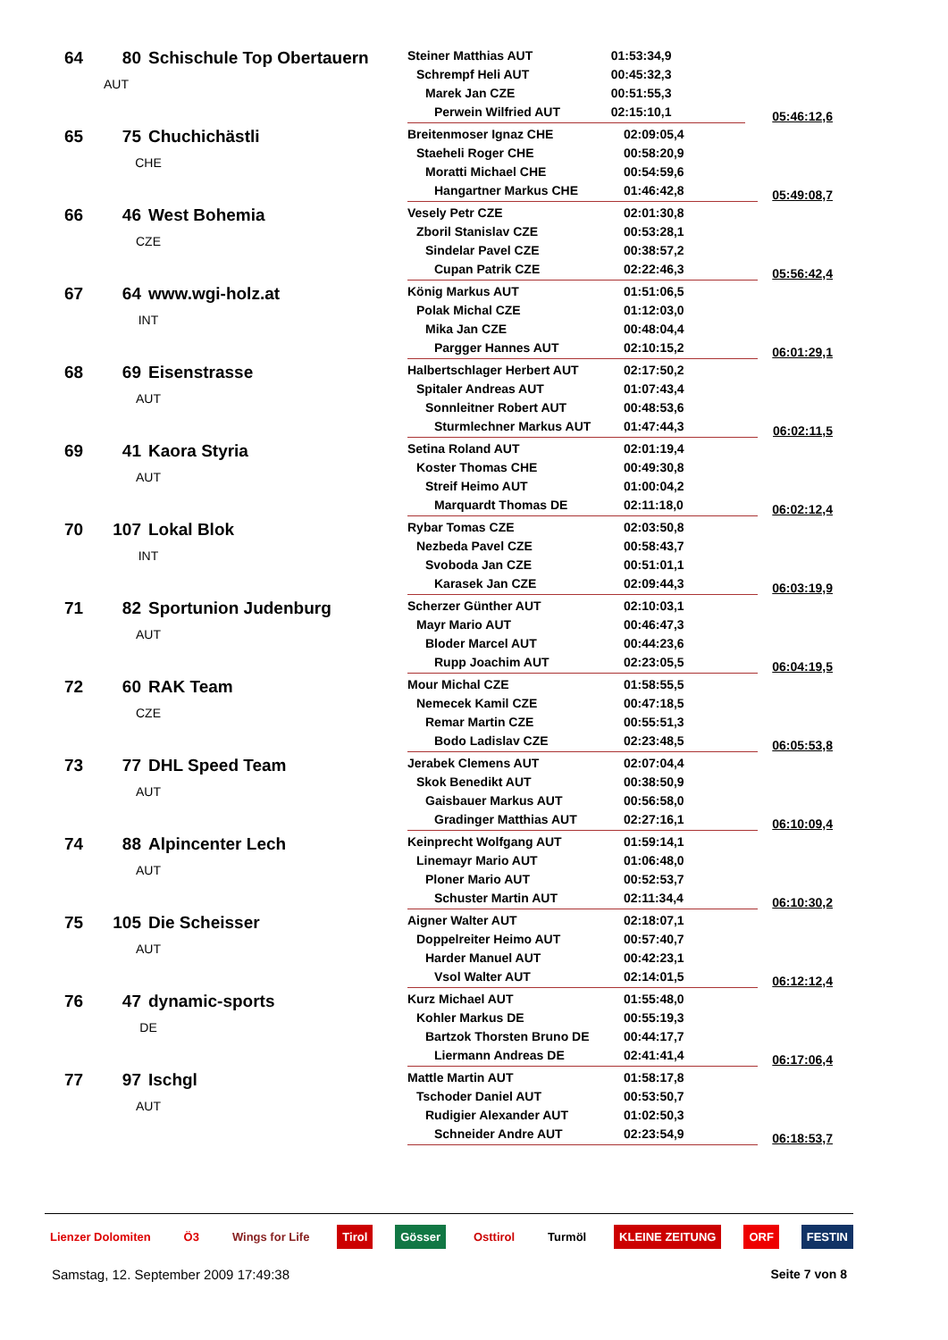| 64 | 80 | Schischule Top Obertauern AUT | Steiner Matthias AUT | 01:53:34,9 | 05:46:12,6 |
| | | | Schrempf Heli AUT | 00:45:32,3 | |
| | | | Marek Jan CZE | 00:51:55,3 | |
| | | | Perwein Wilfried AUT | 02:15:10,1 | |
| 65 | 75 | Chuchichästli CHE | Breitenmoser Ignaz CHE | 02:09:05,4 | 05:49:08,7 |
| | | | Staeheli Roger CHE | 00:58:20,9 | |
| | | | Moratti Michael CHE | 00:54:59,6 | |
| | | | Hangartner Markus CHE | 01:46:42,8 | |
| 66 | 46 | West Bohemia CZE | Vesely Petr CZE | 02:01:30,8 | 05:56:42,4 |
| | | | Zboril Stanislav CZE | 00:53:28,1 | |
| | | | Sindelar Pavel CZE | 00:38:57,2 | |
| | | | Cupan Patrik CZE | 02:22:46,3 | |
| 67 | 64 | www.wgi-holz.at INT | König Markus AUT | 01:51:06,5 | 06:01:29,1 |
| | | | Polak Michal CZE | 01:12:03,0 | |
| | | | Mika Jan CZE | 00:48:04,4 | |
| | | | Pargger Hannes AUT | 02:10:15,2 | |
| 68 | 69 | Eisenstrasse AUT | Halbertschlager Herbert AUT | 02:17:50,2 | 06:02:11,5 |
| | | | Spitaler Andreas AUT | 01:07:43,4 | |
| | | | Sonnleitner Robert AUT | 00:48:53,6 | |
| | | | Sturmlechner Markus AUT | 01:47:44,3 | |
| 69 | 41 | Kaora Styria AUT | Setina Roland AUT | 02:01:19,4 | 06:02:12,4 |
| | | | Koster Thomas CHE | 00:49:30,8 | |
| | | | Streif Heimo AUT | 01:00:04,2 | |
| | | | Marquardt Thomas DE | 02:11:18,0 | |
| 70 | 107 | Lokal Blok INT | Rybar Tomas CZE | 02:03:50,8 | 06:03:19,9 |
| | | | Nezbeda Pavel CZE | 00:58:43,7 | |
| | | | Svoboda Jan CZE | 00:51:01,1 | |
| | | | Karasek Jan CZE | 02:09:44,3 | |
| 71 | 82 | Sportunion Judenburg AUT | Scherzer Günther AUT | 02:10:03,1 | 06:04:19,5 |
| | | | Mayr Mario AUT | 00:46:47,3 | |
| | | | Bloder Marcel AUT | 00:44:23,6 | |
| | | | Rupp Joachim AUT | 02:23:05,5 | |
| 72 | 60 | RAK Team CZE | Mour Michal CZE | 01:58:55,5 | 06:05:53,8 |
| | | | Nemecek Kamil CZE | 00:47:18,5 | |
| | | | Remar Martin CZE | 00:55:51,3 | |
| | | | Bodo Ladislav CZE | 02:23:48,5 | |
| 73 | 77 | DHL Speed Team AUT | Jerabek Clemens AUT | 02:07:04,4 | 06:10:09,4 |
| | | | Skok Benedikt AUT | 00:38:50,9 | |
| | | | Gaisbauer Markus AUT | 00:56:58,0 | |
| | | | Gradinger Matthias AUT | 02:27:16,1 | |
| 74 | 88 | Alpincenter Lech AUT | Keinprecht Wolfgang AUT | 01:59:14,1 | 06:10:30,2 |
| | | | Linemayr Mario AUT | 01:06:48,0 | |
| | | | Ploner Mario AUT | 00:52:53,7 | |
| | | | Schuster Martin AUT | 02:11:34,4 | |
| 75 | 105 | Die Scheisser AUT | Aigner Walter AUT | 02:18:07,1 | 06:12:12,4 |
| | | | Doppelreiter Heimo AUT | 00:57:40,7 | |
| | | | Harder Manuel AUT | 00:42:23,1 | |
| | | | Vsol Walter AUT | 02:14:01,5 | |
| 76 | 47 | dynamic-sports DE | Kurz Michael AUT | 01:55:48,0 | 06:17:06,4 |
| | | | Kohler Markus DE | 00:55:19,3 | |
| | | | Bartzok Thorsten Bruno DE | 00:44:17,7 | |
| | | | Liermann Andreas DE | 02:41:41,4 | |
| 77 | 97 | Ischgl AUT | Mattle Martin AUT | 01:58:17,8 | 06:18:53,7 |
| | | | Tschoder Daniel AUT | 00:53:50,7 | |
| | | | Rudigier Alexander AUT | 01:02:50,3 | |
| | | | Schneider Andre AUT | 02:23:54,9 | |
Lienzer Dolomiten Ö3 Wings for Life Tirol Gösser Osttirol Turmöl KLEINE ZEITUNG ORF FESTIN
Samstag, 12. September 2009 17:49:38 Seite 7 von 8